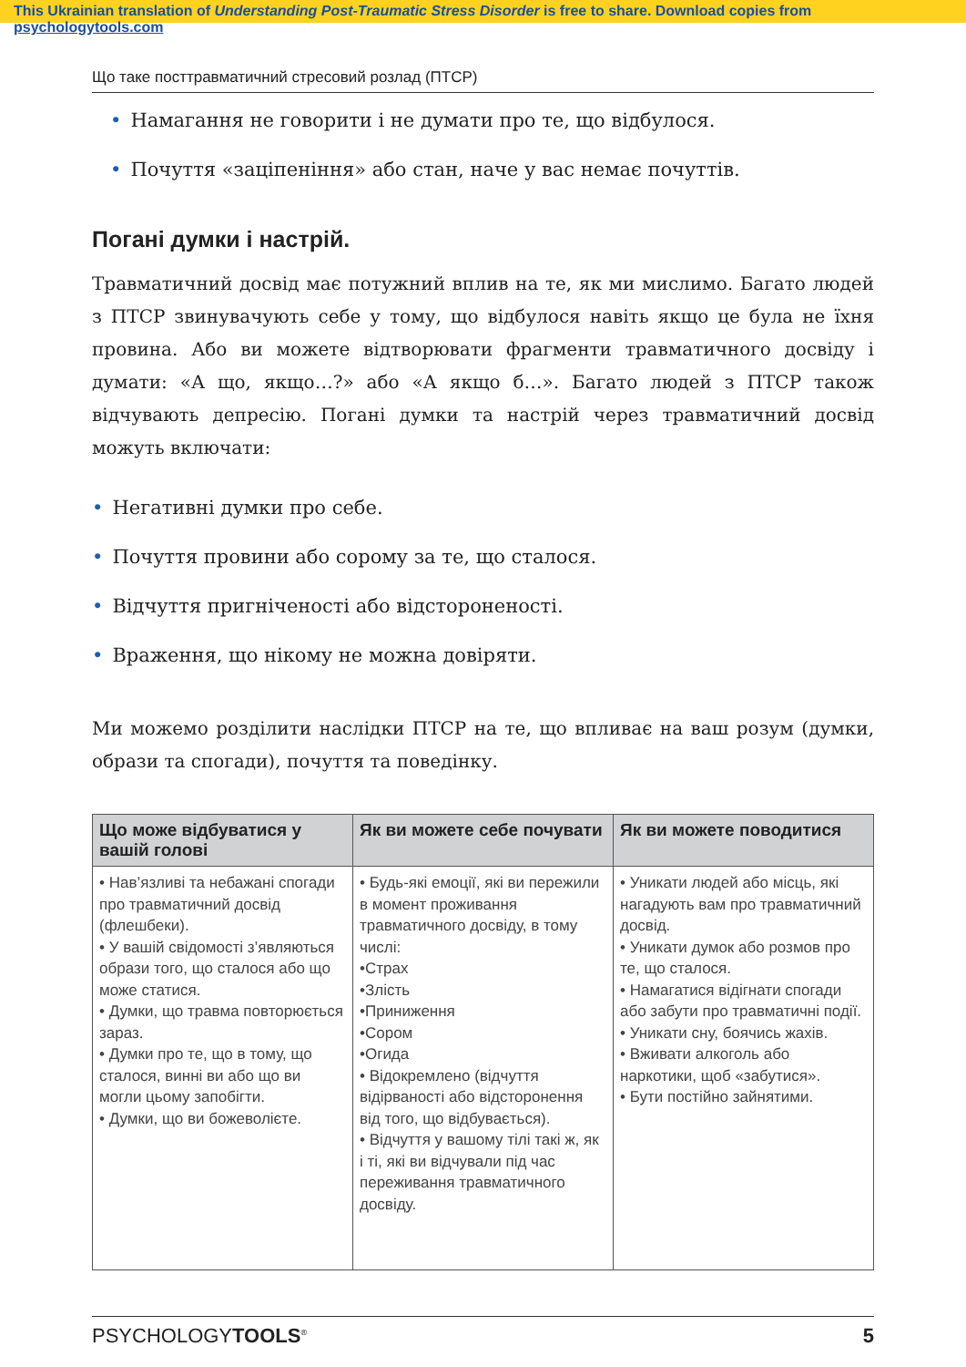This Ukrainian translation of Understanding Post-Traumatic Stress Disorder is free to share. Download copies from psychologytools.com
Що таке посттравматичний стресовий розлад (ПТСР)
• Намагання не говорити і не думати про те, що відбулося.
• Почуття «заціпеніння» або стан, наче у вас немає почуттів.
Погані думки і настрій.
Травматичний досвід має потужний вплив на те, як ми мислимо. Багато людей з ПТСР звинувачують себе у тому, що відбулося навіть якщо це була не їхня провина. Або ви можете відтворювати фрагменти травматичного досвіду і думати: «А що, якщо…?» або «А якщо б…». Багато людей з ПТСР також відчувають депресію. Погані думки та настрій через травматичний досвід можуть включати:
• Негативні думки про себе.
• Почуття провини або сорому за те, що сталося.
• Відчуття пригніченості або відстороненості.
• Враження, що нікому не можна довіряти.
Ми можемо розділити наслідки ПТСР на те, що впливає на ваш розум (думки, образи та спогади), почуття та поведінку.
| Що може відбуватися у вашій голові | Як ви можете себе почувати | Як ви можете поводитися |
| --- | --- | --- |
| • Нав’язливі та небажані спогади про травматичний досвід (флешбеки). • У вашій свідомості з’являються образи того, що сталося або що може статися. • Думки, що травма повторюється зараз. • Думки про те, що в тому, що сталося, винні ви або що ви могли цьому запобігти. • Думки, що ви божеволієте. | • Будь-які емоції, які ви пережили в момент проживання травматичного досвіду, в тому числі: •Страх •Злість •Приниження •Сором •Огида • Відокремлено (відчуття відірваності або відсторонення від того, що відбувається). • Відчуття у вашому тілі такі ж, як і ті, які ви відчували під час переживання травматичного досвіду. | • Уникати людей або місць, які нагадують вам про травматичний досвід. • Уникати думок або розмов про те, що сталося. • Намагатися відігнати спогади або забути про травматичні події. • Уникати сну, боячись жахів. • Вживати алкоголь або наркотики, щоб «забутися». • Бути постійно зайнятими. |
PSYCHOLOGYTOOLS<sup>®</sup> 5